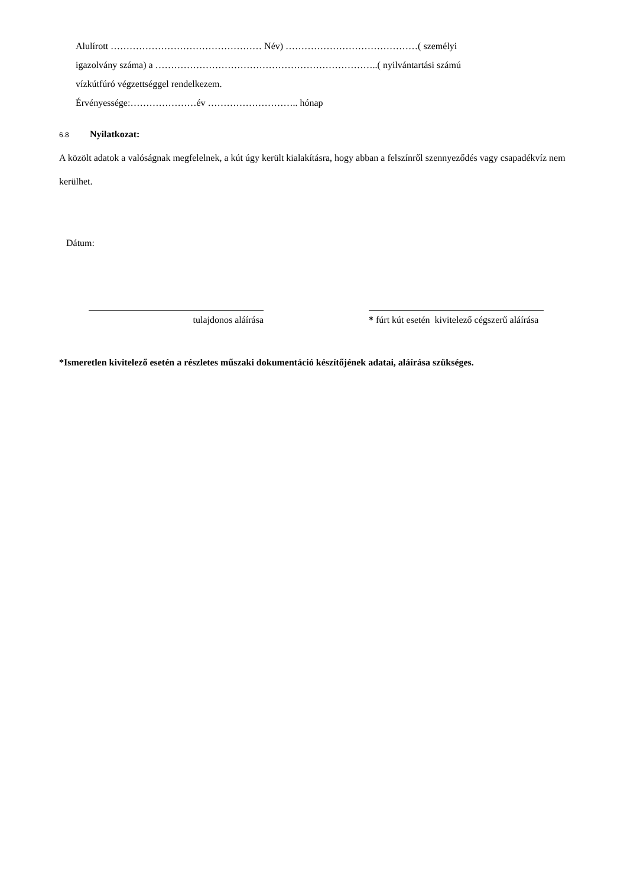Alulírott ………………………………………… Név) ……………………………………( személyi
igazolvány száma) a ……………………………………………………………..( nyilvántartási számú
vízkútfúró végzettséggel rendelkezem.
Érvényessége:…………………év ……………………….. hónap
6.8 Nyilatkozat:
A közölt adatok a valóságnak megfelelnek, a kút úgy került kialakításra, hogy abban a felszínről szennyeződés vagy csapadékvíz nem kerülhet.
Dátum:
tulajdonos aláírása * fúrt kút esetén kivitelező cégszerű aláírása
*Ismeretlen kivitelező esetén a részletes műszaki dokumentáció készítőjének adatai, aláírása szükséges.